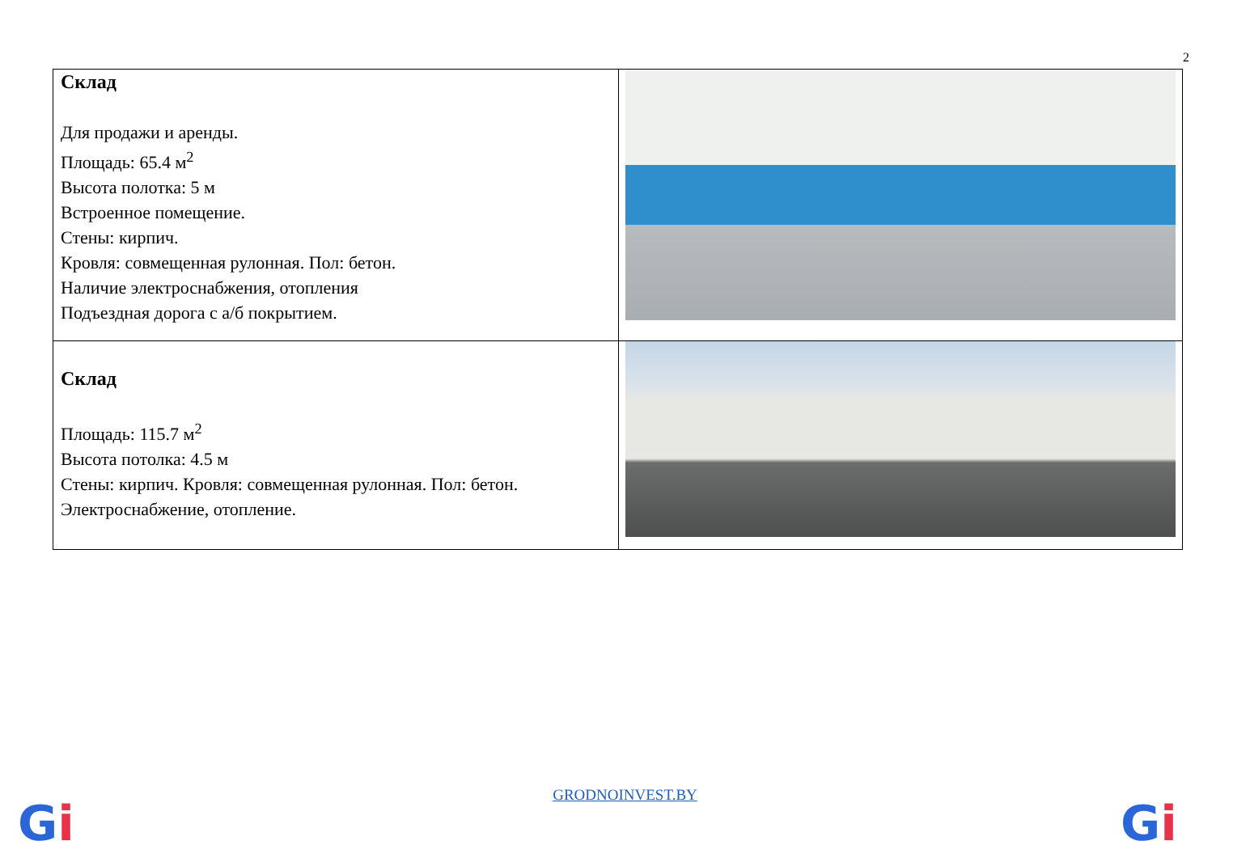2
| Склад Для продажи и аренды. Площадь: 65.4 м<sup>2</sup> Высота полотка: 5 м Встроенное помещение. Стены: кирпич. Кровля: совмещенная рулонная. Пол: бетон. Наличие электроснабжения, отопления Подъездная дорога с а/б покрытием. | |
| Склад Площадь: 115.7 м<sup>2</sup> Высота потолка: 4.5 м Стены: кирпич. Кровля: совмещенная рулонная. Пол: бетон. Электроснабжение, отопление. | |
GRODNOINVEST.BY Gi Gi